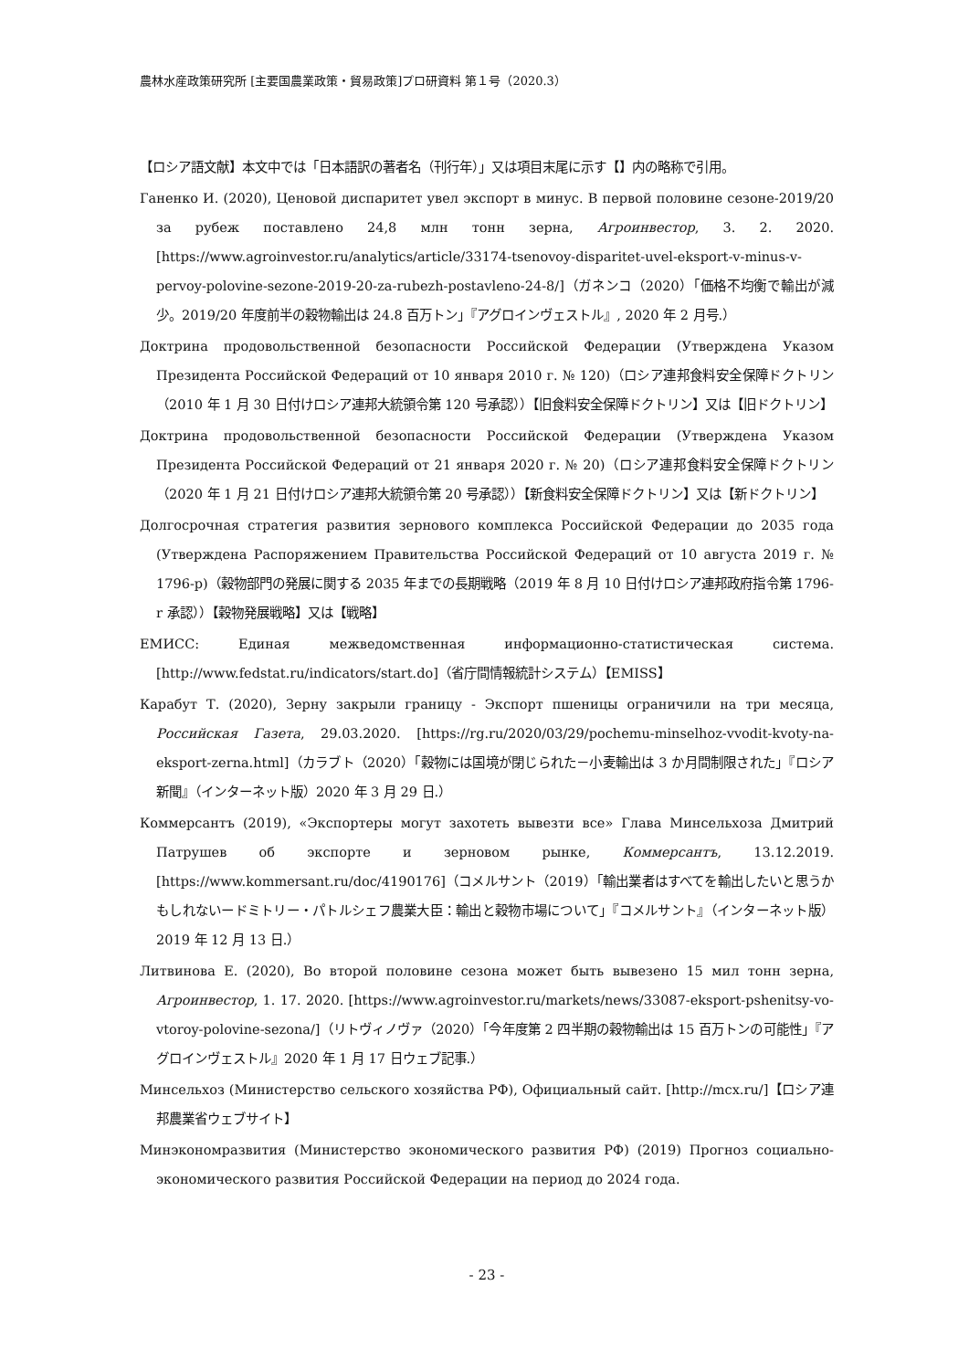農林水産政策研究所 [主要国農業政策・貿易政策]プロ研資料 第１号（2020.3）
【ロシア語文献】本文中では「日本語訳の著者名（刊行年）」又は項目末尾に示す【】内の略称で引用。
Ганенко И. (2020), Ценовой диспаритет увел экспорт в минус. В первой половине сезоне-2019/20 за рубеж поставлено 24,8 млн тонн зерна, Агроинвестор, 3. 2. 2020. [https://www.agroinvestor.ru/analytics/article/33174-tsenovoy-disparitet-uvel-eksport-v-minus-v-pervoy-polovine-sezone-2019-20-za-rubezh-postavleno-24-8/]（ガネンコ（2020）「価格不均衡で輸出が減少。2019/20 年度前半の穀物輸出は 24.8 百万トン」『アグロインヴェストル』, 2020 年 2 月号.）
Доктрина продовольственной безопасности Российской Федерации (Утверждена Указом Президента Российской Федераций от 10 января 2010 г. № 120)（ロシア連邦食料安全保障ドクトリン（2010 年 1 月 30 日付けロシア連邦大統領令第 120 号承認））【旧食料安全保障ドクトリン】又は【旧ドクトリン】
Доктрина продовольственной безопасности Российской Федерации (Утверждена Указом Президента Российской Федераций от 21 января 2020 г. № 20)（ロシア連邦食料安全保障ドクトリン（2020 年 1 月 21 日付けロシア連邦大統領令第 20 号承認））【新食料安全保障ドクトリン】又は【新ドクトリン】
Долгосрочная стратегия развития зернового комплекса Российской Федерации до 2035 года (Утверждена Распоряжением Правительства Российской Федераций от 10 августа 2019 г. № 1796-р)（穀物部門の発展に関する 2035 年までの長期戦略（2019 年 8 月 10 日付けロシア連邦政府指令第 1796-r 承認））【穀物発展戦略】又は【戦略】
ЕМИСС: Единая межведомственная информационно-статистическая система. [http://www.fedstat.ru/indicators/start.do]（省庁間情報統計システム）【EMISS】
Карабут Т. (2020), Зерну закрыли границу - Экспорт пшеницы ограничили на три месяца, Российская Газета, 29.03.2020. [https://rg.ru/2020/03/29/pochemu-minselhoz-vvodit-kvoty-na-eksport-zerna.html]（カラブト（2020）「穀物には国境が閉じられた－小麦輸出は 3 か月間制限された」『ロシア新聞』（インターネット版）2020 年 3 月 29 日.）
Коммерсантъ (2019), «Экспортеры могут захотеть вывезти все» Глава Минсельхоза Дмитрий Патрушев об экспорте и зерновом рынке, Коммерсантъ, 13.12.2019. [https://www.kommersant.ru/doc/4190176]（コメルサント（2019）「輸出業者はすべてを輸出したいと思うかもしれないードミトリー・パトルシェフ農業大臣：輸出と穀物市場について」『コメルサント』（インターネット版）2019 年 12 月 13 日.）
Литвинова Е. (2020), Во второй половине сезона может быть вывезено 15 мил тонн зерна, Агроинвестор, 1. 17. 2020. [https://www.agroinvestor.ru/markets/news/33087-eksport-pshenitsy-vo-vtoroy-polovine-sezona/]（リトヴィノヴァ（2020）「今年度第 2 四半期の穀物輸出は 15 百万トンの可能性」『アグロインヴェストル』2020 年 1 月 17 日ウェブ記事.）
Минсельхоз (Министерство сельского хозяйства РФ), Официальный сайт. [http://mcx.ru/]【ロシア連邦農業省ウェブサイト】
Минэкономразвития (Министерство экономического развития РФ) (2019) Прогноз социально-экономического развития Российской Федерации на период до 2024 года.
- 23 -